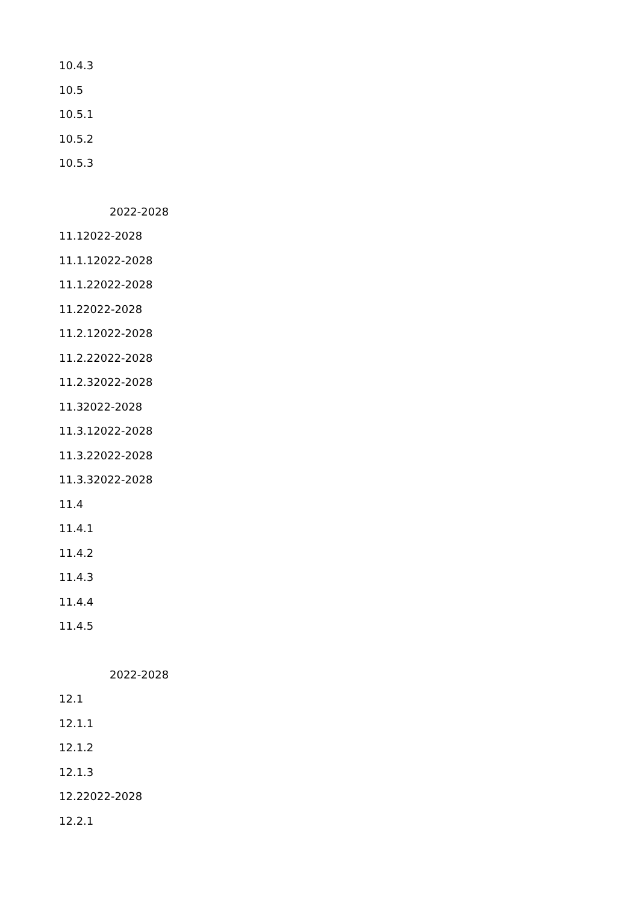10.4.3
10.5
10.5.1
10.5.2
10.5.3
2022-2028
11.12022-2028
11.1.12022-2028
11.1.22022-2028
11.22022-2028
11.2.12022-2028
11.2.22022-2028
11.2.32022-2028
11.32022-2028
11.3.12022-2028
11.3.22022-2028
11.3.32022-2028
11.4
11.4.1
11.4.2
11.4.3
11.4.4
11.4.5
2022-2028
12.1
12.1.1
12.1.2
12.1.3
12.22022-2028
12.2.1